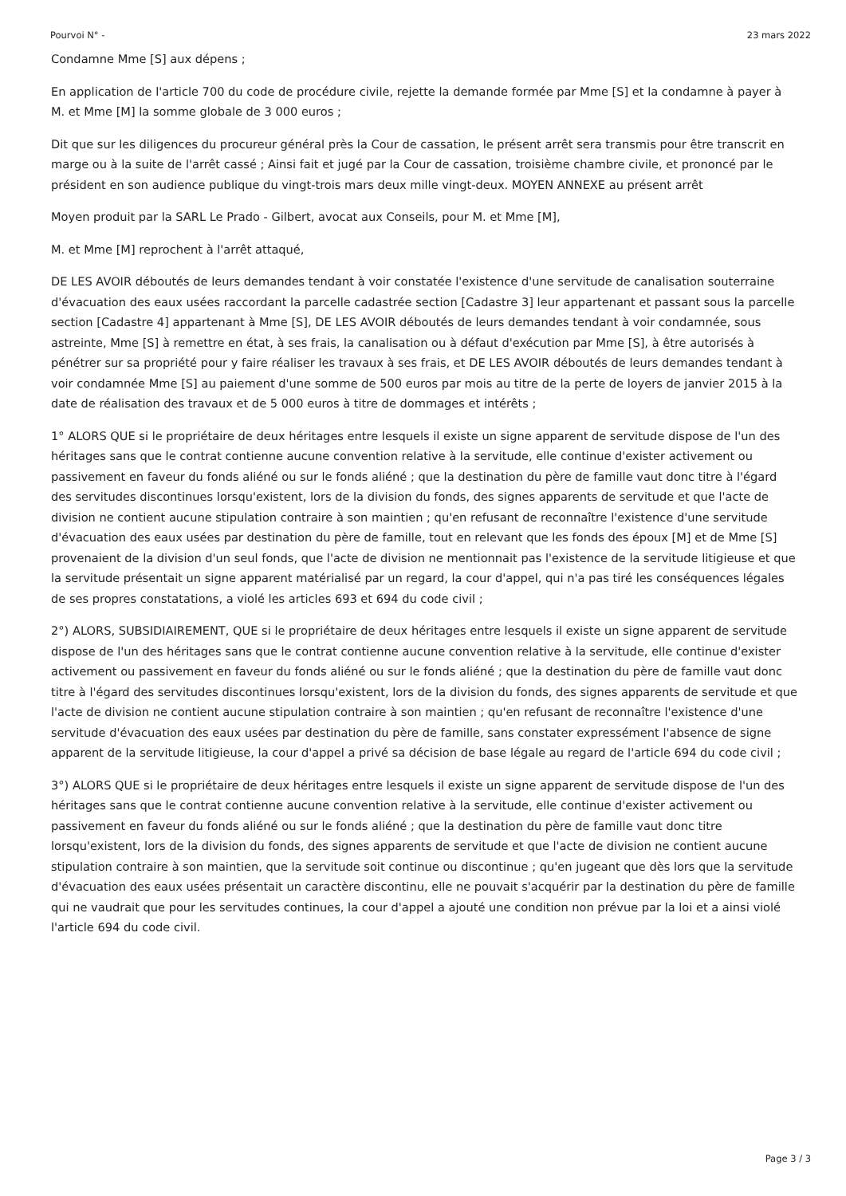Pourvoi N° - 23 mars 2022
Condamne Mme [S] aux dépens ;
En application de l'article 700 du code de procédure civile, rejette la demande formée par Mme [S] et la condamne à payer à M. et Mme [M] la somme globale de 3 000 euros ;
Dit que sur les diligences du procureur général près la Cour de cassation, le présent arrêt sera transmis pour être transcrit en marge ou à la suite de l'arrêt cassé ; Ainsi fait et jugé par la Cour de cassation, troisième chambre civile, et prononcé par le président en son audience publique du vingt-trois mars deux mille vingt-deux. MOYEN ANNEXE au présent arrêt
Moyen produit par la SARL Le Prado - Gilbert, avocat aux Conseils, pour M. et Mme [M],
M. et Mme [M] reprochent à l'arrêt attaqué,
DE LES AVOIR déboutés de leurs demandes tendant à voir constatée l'existence d'une servitude de canalisation souterraine d'évacuation des eaux usées raccordant la parcelle cadastrée section [Cadastre 3] leur appartenant et passant sous la parcelle section [Cadastre 4] appartenant à Mme [S], DE LES AVOIR déboutés de leurs demandes tendant à voir condamnée, sous astreinte, Mme [S] à remettre en état, à ses frais, la canalisation ou à défaut d'exécution par Mme [S], à être autorisés à pénétrer sur sa propriété pour y faire réaliser les travaux à ses frais, et DE LES AVOIR déboutés de leurs demandes tendant à voir condamnée Mme [S] au paiement d'une somme de 500 euros par mois au titre de la perte de loyers de janvier 2015 à la date de réalisation des travaux et de 5 000 euros à titre de dommages et intérêts ;
1° ALORS QUE si le propriétaire de deux héritages entre lesquels il existe un signe apparent de servitude dispose de l'un des héritages sans que le contrat contienne aucune convention relative à la servitude, elle continue d'exister activement ou passivement en faveur du fonds aliéné ou sur le fonds aliéné ; que la destination du père de famille vaut donc titre à l'égard des servitudes discontinues lorsqu'existent, lors de la division du fonds, des signes apparents de servitude et que l'acte de division ne contient aucune stipulation contraire à son maintien ; qu'en refusant de reconnaître l'existence d'une servitude d'évacuation des eaux usées par destination du père de famille, tout en relevant que les fonds des époux [M] et de Mme [S] provenaient de la division d'un seul fonds, que l'acte de division ne mentionnait pas l'existence de la servitude litigieuse et que la servitude présentait un signe apparent matérialisé par un regard, la cour d'appel, qui n'a pas tiré les conséquences légales de ses propres constatations, a violé les articles 693 et 694 du code civil ;
2°) ALORS, SUBSIDIAIREMENT, QUE si le propriétaire de deux héritages entre lesquels il existe un signe apparent de servitude dispose de l'un des héritages sans que le contrat contienne aucune convention relative à la servitude, elle continue d'exister activement ou passivement en faveur du fonds aliéné ou sur le fonds aliéné ; que la destination du père de famille vaut donc titre à l'égard des servitudes discontinues lorsqu'existent, lors de la division du fonds, des signes apparents de servitude et que l'acte de division ne contient aucune stipulation contraire à son maintien ; qu'en refusant de reconnaître l'existence d'une servitude d'évacuation des eaux usées par destination du père de famille, sans constater expressément l'absence de signe apparent de la servitude litigieuse, la cour d'appel a privé sa décision de base légale au regard de l'article 694 du code civil ;
3°) ALORS QUE si le propriétaire de deux héritages entre lesquels il existe un signe apparent de servitude dispose de l'un des héritages sans que le contrat contienne aucune convention relative à la servitude, elle continue d'exister activement ou passivement en faveur du fonds aliéné ou sur le fonds aliéné ; que la destination du père de famille vaut donc titre lorsqu'existent, lors de la division du fonds, des signes apparents de servitude et que l'acte de division ne contient aucune stipulation contraire à son maintien, que la servitude soit continue ou discontinue ; qu'en jugeant que dès lors que la servitude d'évacuation des eaux usées présentait un caractère discontinu, elle ne pouvait s'acquérir par la destination du père de famille qui ne vaudrait que pour les servitudes continues, la cour d'appel a ajouté une condition non prévue par la loi et a ainsi violé l'article 694 du code civil.
Page 3 / 3